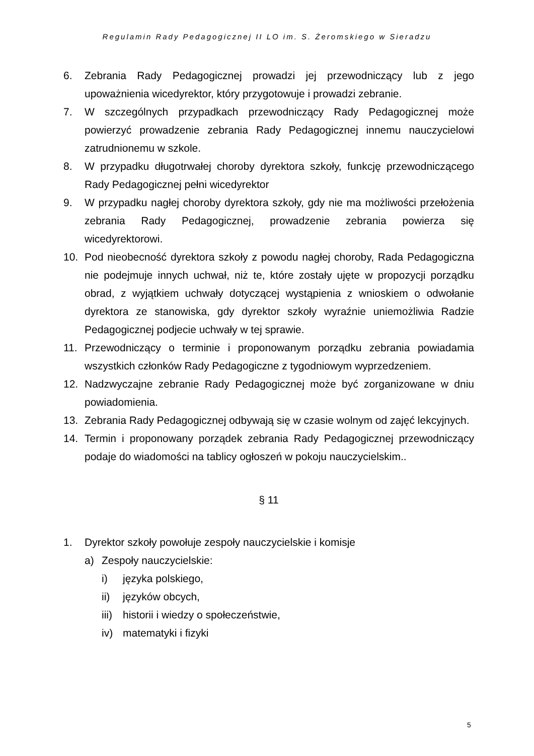Regulamin Rady Pedagogicznej II LO im. S. Żeromskiego w Sieradzu
6. Zebrania Rady Pedagogicznej prowadzi jej przewodniczący lub z jego upoważnienia wicedyrektor, który przygotowuje i prowadzi zebranie.
7. W szczególnych przypadkach przewodniczący Rady Pedagogicznej może powierzyć prowadzenie zebrania Rady Pedagogicznej innemu nauczycielowi zatrudnionemu w szkole.
8. W przypadku długotrwałej choroby dyrektora szkoły, funkcję przewodniczącego Rady Pedagogicznej pełni wicedyrektor
9. W przypadku nagłej choroby dyrektora szkoły, gdy nie ma możliwości przełożenia zebrania Rady Pedagogicznej, prowadzenie zebrania powierza się wicedyrektorowi.
10. Pod nieobecność dyrektora szkoły z powodu nagłej choroby, Rada Pedagogiczna nie podejmuje innych uchwał, niż te, które zostały ujęte w propozycji porządku obrad, z wyjątkiem uchwały dotyczącej wystąpienia z wnioskiem o odwołanie dyrektora ze stanowiska, gdy dyrektor szkoły wyraźnie uniemożliwia Radzie Pedagogicznej podjecie uchwały w tej sprawie.
11. Przewodniczący o terminie i proponowanym porządku zebrania powiadamia wszystkich członków Rady Pedagogiczne z tygodniowym wyprzedzeniem.
12. Nadzwyczajne zebranie Rady Pedagogicznej może być zorganizowane w dniu powiadomienia.
13. Zebrania Rady Pedagogicznej odbywają się w czasie wolnym od zajęć lekcyjnych.
14. Termin i proponowany porządek zebrania Rady Pedagogicznej przewodniczący podaje do wiadomości na tablicy ogłoszeń w pokoju nauczycielskim..
§ 11
1. Dyrektor szkoły powołuje zespoły nauczycielskie i komisje
a) Zespoły nauczycielskie:
i) języka polskiego,
ii) języków obcych,
iii) historii i wiedzy o społeczeństwie,
iv) matematyki i fizyki
5